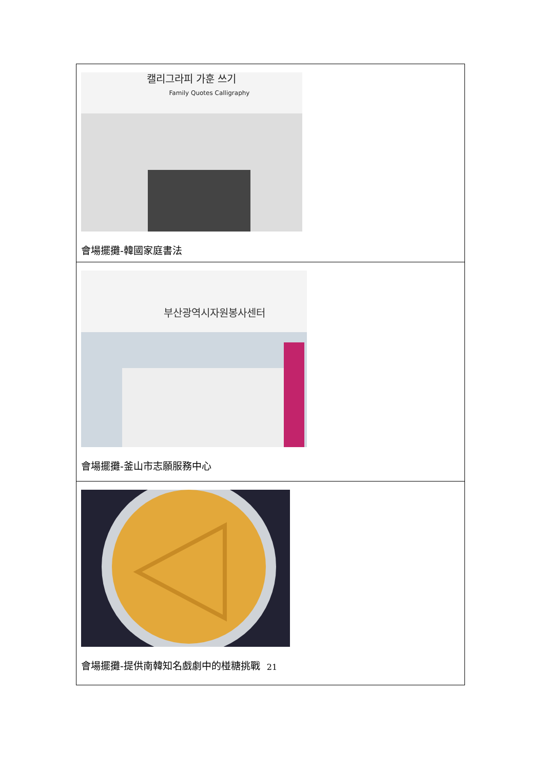| 캘리그라피 가훈 쓰기 Family Quotes Calligraphy 會場擺攤-韓國家庭書法 |
| 부산광역시자원봉사센터 會場擺攤-釜山市志願服務中心 |
| 會場擺攤-提供南韓知名戲劇中的椪糖挑戰 |
21